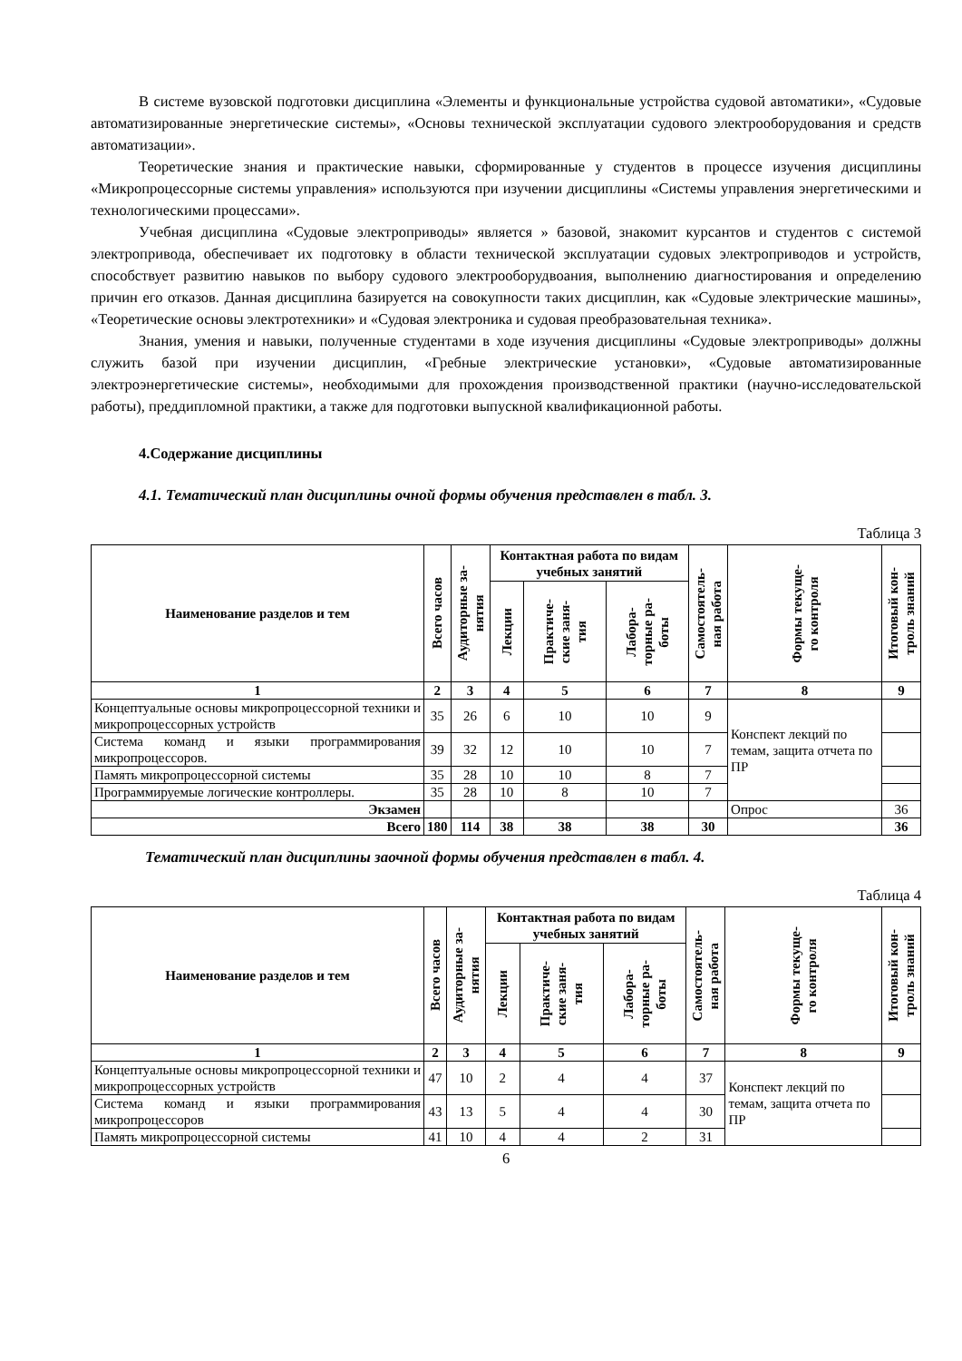В системе вузовской подготовки дисциплина «Элементы и функциональные устройства судовой автоматики», «Судовые автоматизированные энергетические системы», «Основы технической эксплуатации судового электрооборудования и средств автоматизации».
Теоретические знания и практические навыки, сформированные у студентов в процессе изучения дисциплины «Микропроцессорные системы управления» используются при изучении дисциплины «Системы управления энергетическими и технологическими процессами».
Учебная дисциплина «Судовые электроприводы» является » базовой, знакомит курсантов и студентов с системой электропривода, обеспечивает их подготовку в области технической эксплуатации судовых электроприводов и устройств, способствует развитию навыков по выбору судового электрооборудвоания, выполнению диагностирования и определению причин его отказов. Данная дисциплина базируется на совокупности таких дисциплин, как «Судовые электрические машины», «Теоретические основы электротехники» и «Судовая электроника и судовая преобразовательная техника».
Знания, умения и навыки, полученные студентами в ходе изучения дисциплины «Судовые электроприводы» должны служить базой при изучении дисциплин, «Гребные электрические установки», «Судовые автоматизированные электроэнергетические системы», необходимыми для прохождения производственной практики (научно-исследовательской работы), преддипломной практики, а также для подготовки выпускной квалификационной работы.
4.Содержание дисциплины
4.1. Тематический план дисциплины очной формы обучения представлен в табл. 3.
Таблица 3
| Наименование разделов и тем | Всего часов | Аудиторные за- нятия | Контактная работа по видам учебных занятий | | | Самостоятель- ная работа | Формы текуще- го контроля | Итоговый кон- троль знаний |
| --- | --- | --- | --- | --- | --- | --- | --- | --- |
| | | | Лекции | Практиче- ские заня- тия | Лабора- торные ра- боты | | | |
| 1 | 2 | 3 | 4 | 5 | 6 | 7 | 8 | 9 |
| Концептуальные основы микропроцессорной техники и микропроцессорных устройств | 35 | 26 | 6 | 10 | 10 | 9 | Конспект лекций по темам, защита отчета по ПР | |
| Система команд и языки программирования микропроцессоров. | 39 | 32 | 12 | 10 | 10 | 7 | | |
| Память микропроцессорной системы | 35 | 28 | 10 | 10 | 8 | 7 | | |
| Программируемые логические контроллеры. | 35 | 28 | 10 | 8 | 10 | 7 | | |
| Экзамен | | | | | | | Опрос | 36 |
| Всего | 180 | 114 | 38 | 38 | 38 | 30 | | 36 |
Тематический план дисциплины заочной формы обучения представлен в табл. 4.
Таблица 4
| Наименование разделов и тем | Всего часов | Аудиторные за- нятия | Контактная работа по видам учебных занятий | | | Самостоятель- ная работа | Формы текуще- го контроля | Итоговый кон- троль знаний |
| --- | --- | --- | --- | --- | --- | --- | --- | --- |
| | | | Лекции | Практиче- ские заня- тия | Лабора- торные ра- боты | | | |
| 1 | 2 | 3 | 4 | 5 | 6 | 7 | 8 | 9 |
| Концептуальные основы микропроцессорной техники и микропроцессорных устройств | 47 | 10 | 2 | 4 | 4 | 37 | Конспект лекций по темам, защита отчета по ПР | |
| Система команд и языки программирования микропроцессоров | 43 | 13 | 5 | 4 | 4 | 30 | | |
| Память микропроцессорной системы | 41 | 10 | 4 | 4 | 2 | 31 | | |
6